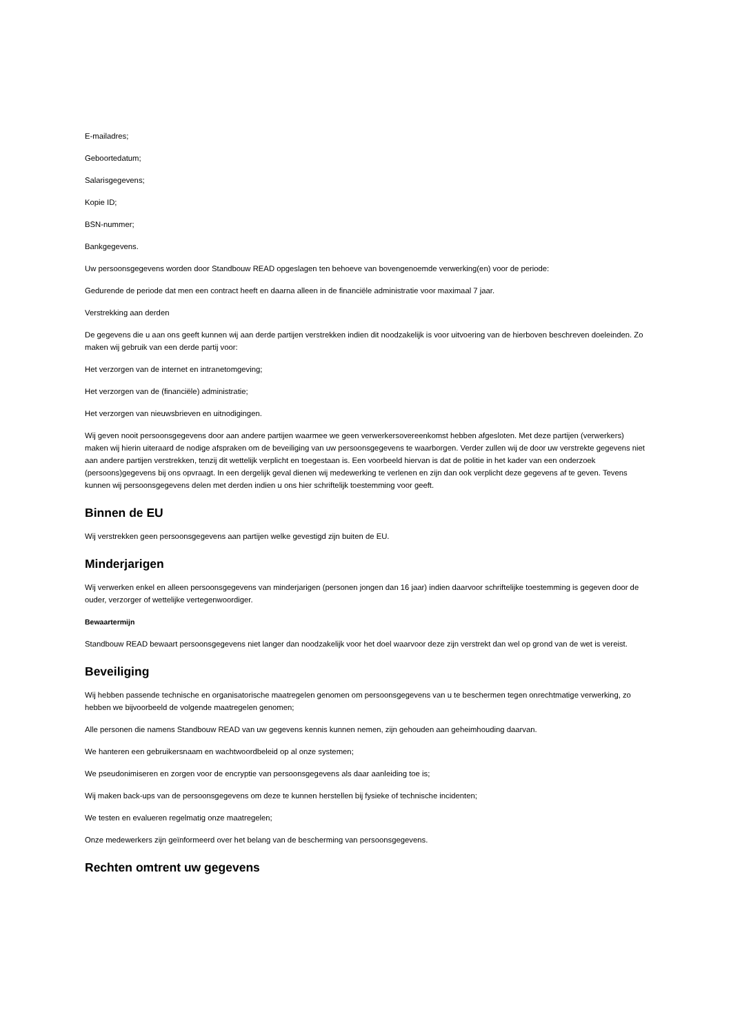E-mailadres;
Geboortedatum;
Salarisgegevens;
Kopie ID;
BSN-nummer;
Bankgegevens.
Uw persoonsgegevens worden door Standbouw READ opgeslagen ten behoeve van bovengenoemde verwerking(en) voor de periode:
Gedurende de periode dat men een contract heeft en daarna alleen in de financiële administratie voor maximaal 7 jaar.
Verstrekking aan derden
De gegevens die u aan ons geeft kunnen wij aan derde partijen verstrekken indien dit noodzakelijk is voor uitvoering van de hierboven beschreven doeleinden. Zo maken wij gebruik van een derde partij voor:
Het verzorgen van de internet en intranetomgeving;
Het verzorgen van de (financiële) administratie;
Het verzorgen van nieuwsbrieven en uitnodigingen.
Wij geven nooit persoonsgegevens door aan andere partijen waarmee we geen verwerkersovereenkomst hebben afgesloten. Met deze partijen (verwerkers) maken wij hierin uiteraard de nodige afspraken om de beveiliging van uw persoonsgegevens te waarborgen. Verder zullen wij de door uw verstrekte gegevens niet aan andere partijen verstrekken, tenzij dit wettelijk verplicht en toegestaan is. Een voorbeeld hiervan is dat de politie in het kader van een onderzoek (persoons)gegevens bij ons opvraagt. In een dergelijk geval dienen wij medewerking te verlenen en zijn dan ook verplicht deze gegevens af te geven. Tevens kunnen wij persoonsgegevens delen met derden indien u ons hier schriftelijk toestemming voor geeft.
Binnen de EU
Wij verstrekken geen persoonsgegevens aan partijen welke gevestigd zijn buiten de EU.
Minderjarigen
Wij verwerken enkel en alleen persoonsgegevens van minderjarigen (personen jongen dan 16 jaar) indien daarvoor schriftelijke toestemming is gegeven door de ouder, verzorger of wettelijke vertegenwoordiger.
Bewaartermijn
Standbouw READ bewaart persoonsgegevens niet langer dan noodzakelijk voor het doel waarvoor deze zijn verstrekt dan wel op grond van de wet is vereist.
Beveiliging
Wij hebben passende technische en organisatorische maatregelen genomen om persoonsgegevens van u te beschermen tegen onrechtmatige verwerking, zo hebben we bijvoorbeeld de volgende maatregelen genomen;
Alle personen die namens Standbouw READ van uw gegevens kennis kunnen nemen, zijn gehouden aan geheimhouding daarvan.
We hanteren een gebruikersnaam en wachtwoordbeleid op al onze systemen;
We pseudonimiseren en zorgen voor de encryptie van persoonsgegevens als daar aanleiding toe is;
Wij maken back-ups van de persoonsgegevens om deze te kunnen herstellen bij fysieke of technische incidenten;
We testen en evalueren regelmatig onze maatregelen;
Onze medewerkers zijn geïnformeerd over het belang van de bescherming van persoonsgegevens.
Rechten omtrent uw gegevens